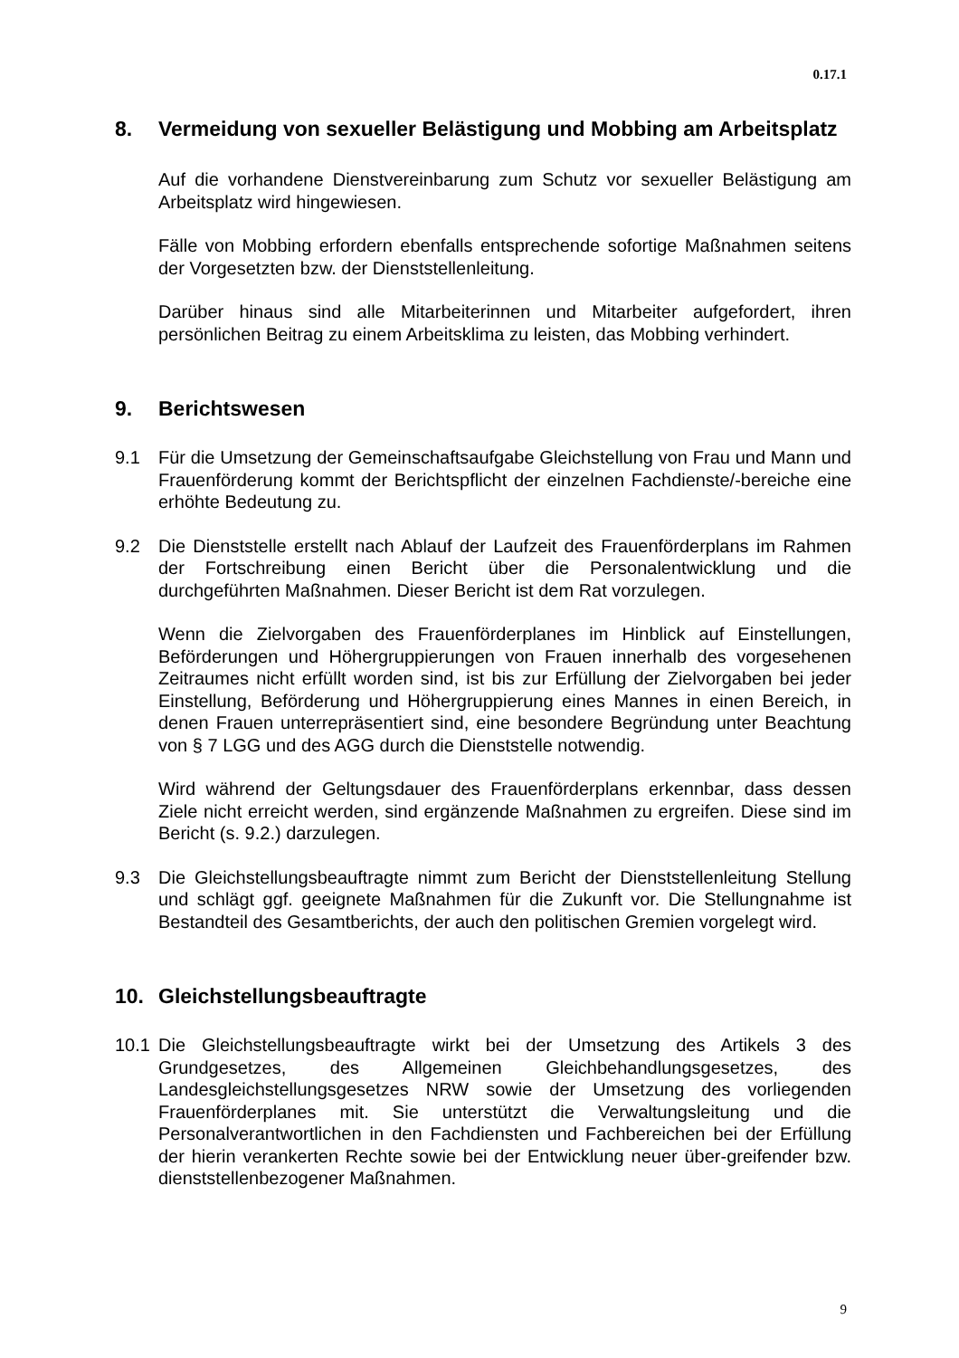0.17.1
8. Vermeidung von sexueller Belästigung und Mobbing am Arbeitsplatz
Auf die vorhandene Dienstvereinbarung zum Schutz vor sexueller Belästigung am Arbeitsplatz wird hingewiesen.
Fälle von Mobbing erfordern ebenfalls entsprechende sofortige Maßnahmen seitens der Vorgesetzten bzw. der Dienststellenleitung.
Darüber hinaus sind alle Mitarbeiterinnen und Mitarbeiter aufgefordert, ihren persönlichen Beitrag zu einem Arbeitsklima zu leisten, das Mobbing verhindert.
9. Berichtswesen
9.1 Für die Umsetzung der Gemeinschaftsaufgabe Gleichstellung von Frau und Mann und Frauenförderung kommt der Berichtspflicht der einzelnen Fachdienste/-bereiche eine erhöhte Bedeutung zu.
9.2 Die Dienststelle erstellt nach Ablauf der Laufzeit des Frauenförderplans im Rahmen der Fortschreibung einen Bericht über die Personalentwicklung und die durchgeführten Maßnahmen. Dieser Bericht ist dem Rat vorzulegen.
Wenn die Zielvorgaben des Frauenförderplanes im Hinblick auf Einstellungen, Beförderungen und Höhergruppierungen von Frauen innerhalb des vorgesehenen Zeitraumes nicht erfüllt worden sind, ist bis zur Erfüllung der Zielvorgaben bei jeder Einstellung, Beförderung und Höhergruppierung eines Mannes in einen Bereich, in denen Frauen unterrepräsentiert sind, eine besondere Begründung unter Beachtung von § 7 LGG und des AGG durch die Dienststelle notwendig.
Wird während der Geltungsdauer des Frauenförderplans erkennbar, dass dessen Ziele nicht erreicht werden, sind ergänzende Maßnahmen zu ergreifen. Diese sind im Bericht (s. 9.2.) darzulegen.
9.3 Die Gleichstellungsbeauftragte nimmt zum Bericht der Dienststellenleitung Stellung und schlägt ggf. geeignete Maßnahmen für die Zukunft vor. Die Stellungnahme ist Bestandteil des Gesamtberichts, der auch den politischen Gremien vorgelegt wird.
10. Gleichstellungsbeauftragte
10.1 Die Gleichstellungsbeauftragte wirkt bei der Umsetzung des Artikels 3 des Grundgesetzes, des Allgemeinen Gleichbehandlungsgesetzes, des Landesgleichstellungsgesetzes NRW sowie der Umsetzung des vorliegenden Frauenförderplanes mit. Sie unterstützt die Verwaltungsleitung und die Personalverantwortlichen in den Fachdiensten und Fachbereichen bei der Erfüllung der hierin verankerten Rechte sowie bei der Entwicklung neuer über-greifender bzw. dienststellenbezogener Maßnahmen.
9